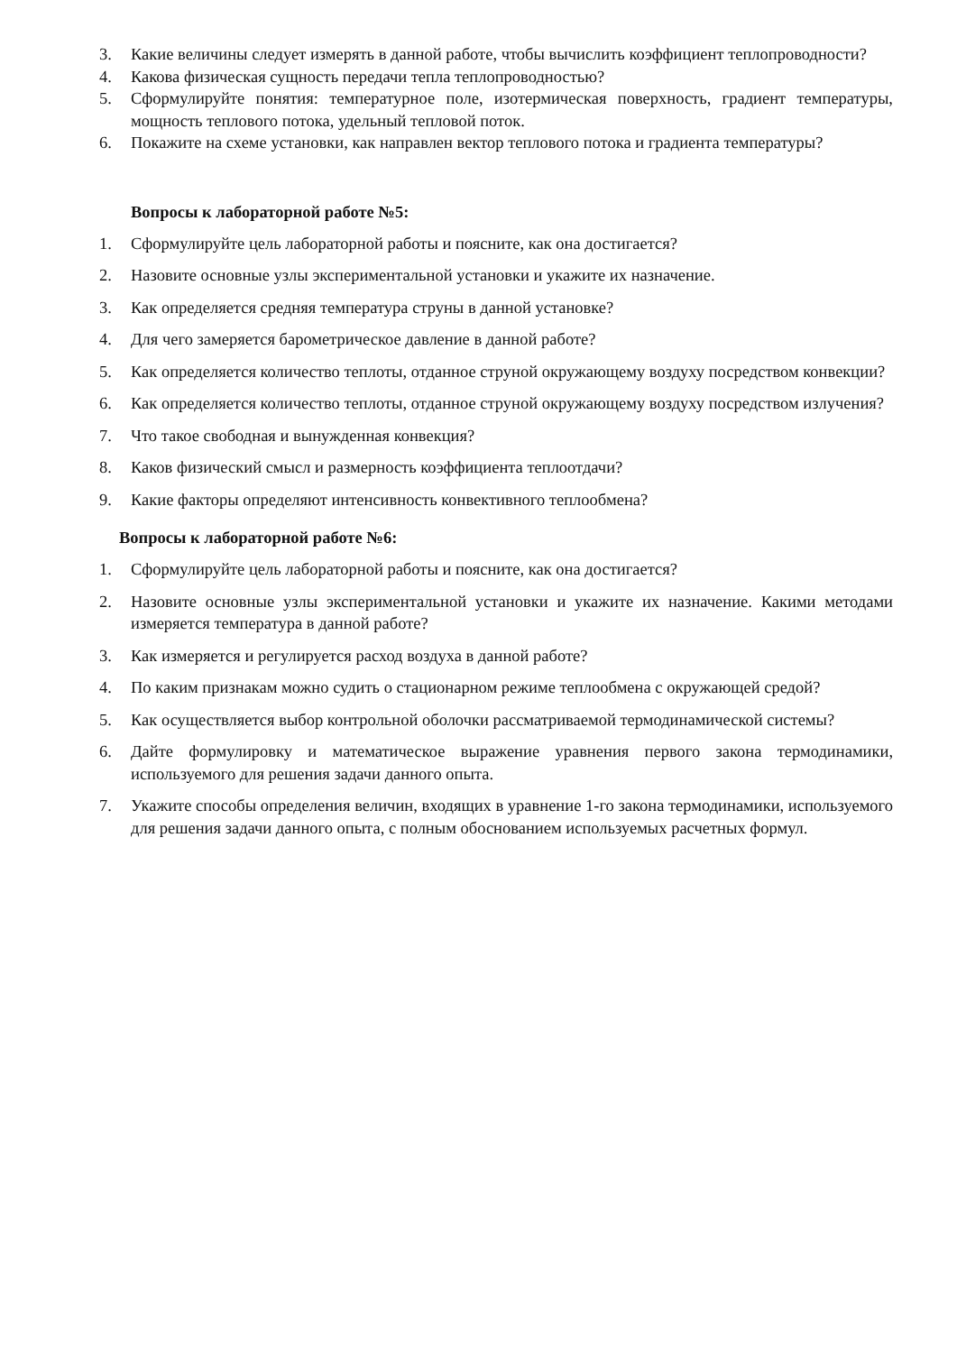3. Какие величины следует измерять в данной работе, чтобы вычислить коэффициент теплопроводности?
4. Какова физическая сущность передачи тепла теплопроводностью?
5. Сформулируйте понятия: температурное поле, изотермическая поверхность, градиент температуры, мощность теплового потока, удельный тепловой поток.
6. Покажите на схеме установки, как направлен вектор теплового потока и градиента температуры?
Вопросы к лабораторной работе №5:
1. Сформулируйте цель лабораторной работы и поясните, как она достигается?
2. Назовите основные узлы экспериментальной установки и укажите их назначение.
3. Как определяется средняя температура струны в данной установке?
4. Для чего замеряется барометрическое давление в данной работе?
5. Как определяется количество теплоты, отданное струной окружающему воздуху посредством конвекции?
6. Как определяется количество теплоты, отданное струной окружающему воздуху посредством излучения?
7. Что такое свободная и вынужденная конвекция?
8. Каков физический смысл и размерность коэффициента теплоотдачи?
9. Какие факторы определяют интенсивность конвективного теплообмена?
Вопросы к лабораторной работе №6:
1. Сформулируйте цель лабораторной работы и поясните, как она достигается?
2. Назовите основные узлы экспериментальной установки и укажите их назначение. Какими методами измеряется температура в данной работе?
3. Как измеряется и регулируется расход воздуха в данной работе?
4. По каким признакам можно судить о стационарном режиме теплообмена с окружающей средой?
5. Как осуществляется выбор контрольной оболочки рассматриваемой термодинамической системы?
6. Дайте формулировку и математическое выражение уравнения первого закона термодинамики, используемого для решения задачи данного опыта.
7. Укажите способы определения величин, входящих в уравнение 1-го закона термодинамики, используемого для решения задачи данного опыта, с полным обоснованием используемых расчетных формул.